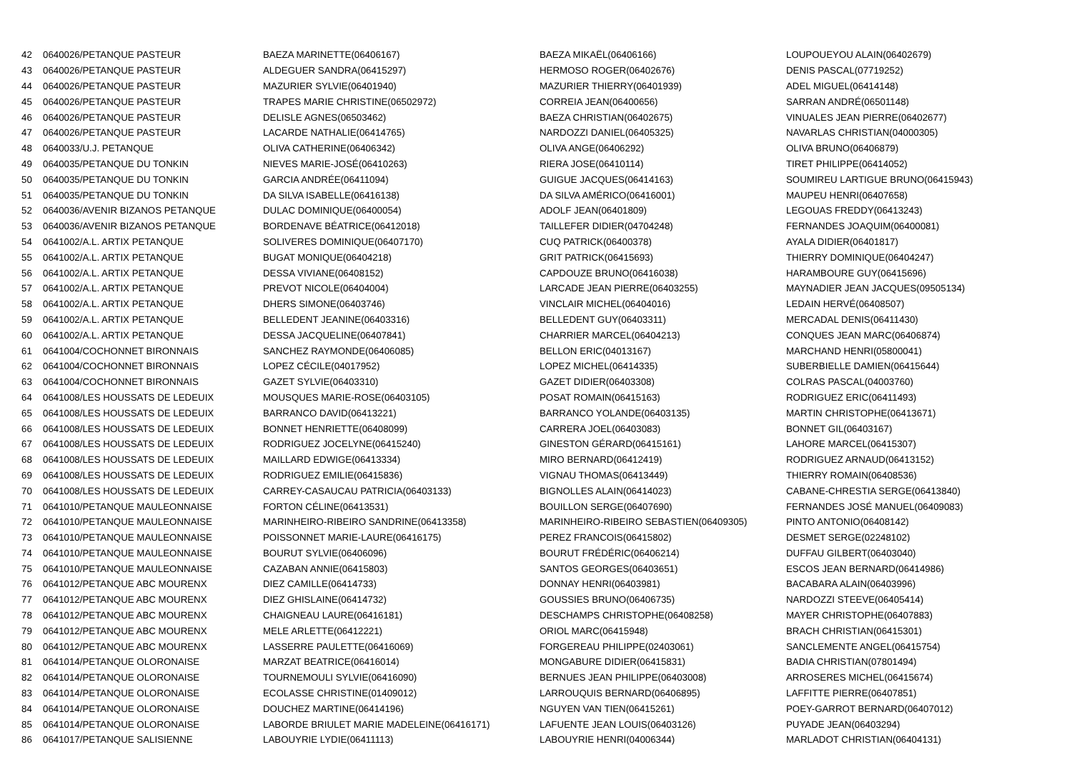| 42 | 0640026/PETANQUE PASTEUR | BAEZA MARINETTE(06406167) | BAEZA MIKAËL(06406166) | LOUPOUEYOU ALAIN(06402679) |
| 43 | 0640026/PETANQUE PASTEUR | ALDEGUER SANDRA(06415297) | HERMOSO ROGER(06402676) | DENIS PASCAL(07719252) |
| 44 | 0640026/PETANQUE PASTEUR | MAZURIER SYLVIE(06401940) | MAZURIER THIERRY(06401939) | ADEL MIGUEL(06414148) |
| 45 | 0640026/PETANQUE PASTEUR | TRAPES MARIE CHRISTINE(06502972) | CORREIA JEAN(06400656) | SARRAN ANDRÉ(06501148) |
| 46 | 0640026/PETANQUE PASTEUR | DELISLE AGNES(06503462) | BAEZA CHRISTIAN(06402675) | VINUALES JEAN PIERRE(06402677) |
| 47 | 0640026/PETANQUE PASTEUR | LACARDE NATHALIE(06414765) | NARDOZZI DANIEL(06405325) | NAVARLAS CHRISTIAN(04000305) |
| 48 | 0640033/U.J. PETANQUE | OLIVA CATHERINE(06406342) | OLIVA ANGE(06406292) | OLIVA BRUNO(06406879) |
| 49 | 0640035/PETANQUE DU TONKIN | NIEVES MARIE-JOSÉ(06410263) | RIERA JOSE(06410114) | TIRET PHILIPPE(06414052) |
| 50 | 0640035/PETANQUE DU TONKIN | GARCIA ANDRÉE(06411094) | GUIGUE JACQUES(06414163) | SOUMIREU LARTIGUE BRUNO(06415943) |
| 51 | 0640035/PETANQUE DU TONKIN | DA SILVA ISABELLE(06416138) | DA SILVA AMÉRICO(06416001) | MAUPEU HENRI(06407658) |
| 52 | 0640036/AVENIR BIZANOS PETANQUE | DULAC DOMINIQUE(06400054) | ADOLF JEAN(06401809) | LEGOUAS FREDDY(06413243) |
| 53 | 0640036/AVENIR BIZANOS PETANQUE | BORDENAVE BÉATRICE(06412018) | TAILLEFER DIDIER(04704248) | FERNANDES JOAQUIM(06400081) |
| 54 | 0641002/A.L. ARTIX PETANQUE | SOLIVERES DOMINIQUE(06407170) | CUQ PATRICK(06400378) | AYALA DIDIER(06401817) |
| 55 | 0641002/A.L. ARTIX PETANQUE | BUGAT MONIQUE(06404218) | GRIT PATRICK(06415693) | THIERRY DOMINIQUE(06404247) |
| 56 | 0641002/A.L. ARTIX PETANQUE | DESSA VIVIANE(06408152) | CAPDOUZE BRUNO(06416038) | HARAMBOURE GUY(06415696) |
| 57 | 0641002/A.L. ARTIX PETANQUE | PREVOT NICOLE(06404004) | LARCADE JEAN PIERRE(06403255) | MAYNADIER JEAN JACQUES(09505134) |
| 58 | 0641002/A.L. ARTIX PETANQUE | DHERS SIMONE(06403746) | VINCLAIR MICHEL(06404016) | LEDAIN HERVÉ(06408507) |
| 59 | 0641002/A.L. ARTIX PETANQUE | BELLEDENT JEANINE(06403316) | BELLEDENT GUY(06403311) | MERCADAL DENIS(06411430) |
| 60 | 0641002/A.L. ARTIX PETANQUE | DESSA JACQUELINE(06407841) | CHARRIER MARCEL(06404213) | CONQUES JEAN MARC(06406874) |
| 61 | 0641004/COCHONNET BIRONNAIS | SANCHEZ RAYMONDE(06406085) | BELLON ERIC(04013167) | MARCHAND HENRI(05800041) |
| 62 | 0641004/COCHONNET BIRONNAIS | LOPEZ CÉCILE(04017952) | LOPEZ MICHEL(06414335) | SUBERBIELLE DAMIEN(06415644) |
| 63 | 0641004/COCHONNET BIRONNAIS | GAZET SYLVIE(06403310) | GAZET DIDIER(06403308) | COLRAS PASCAL(04003760) |
| 64 | 0641008/LES HOUSSATS DE LEDEUIX | MOUSQUES MARIE-ROSE(06403105) | POSAT ROMAIN(06415163) | RODRIGUEZ ERIC(06411493) |
| 65 | 0641008/LES HOUSSATS DE LEDEUIX | BARRANCO DAVID(06413221) | BARRANCO YOLANDE(06403135) | MARTIN CHRISTOPHE(06413671) |
| 66 | 0641008/LES HOUSSATS DE LEDEUIX | BONNET HENRIETTE(06408099) | CARRERA JOEL(06403083) | BONNET GIL(06403167) |
| 67 | 0641008/LES HOUSSATS DE LEDEUIX | RODRIGUEZ JOCELYNE(06415240) | GINESTON GÉRARD(06415161) | LAHORE MARCEL(06415307) |
| 68 | 0641008/LES HOUSSATS DE LEDEUIX | MAILLARD EDWIGE(06413334) | MIRO BERNARD(06412419) | RODRIGUEZ ARNAUD(06413152) |
| 69 | 0641008/LES HOUSSATS DE LEDEUIX | RODRIGUEZ EMILIE(06415836) | VIGNAU THOMAS(06413449) | THIERRY ROMAIN(06408536) |
| 70 | 0641008/LES HOUSSATS DE LEDEUIX | CARREY-CASAUCAU PATRICIA(06403133) | BIGNOLLES ALAIN(06414023) | CABANE-CHRESTIA SERGE(06413840) |
| 71 | 0641010/PETANQUE MAULEONNAISE | FORTON CÉLINE(06413531) | BOUILLON SERGE(06407690) | FERNANDES JOSÉ MANUEL(06409083) |
| 72 | 0641010/PETANQUE MAULEONNAISE | MARINHEIRO-RIBEIRO SANDRINE(06413358) | MARINHEIRO-RIBEIRO SEBASTIEN(06409305) | PINTO ANTONIO(06408142) |
| 73 | 0641010/PETANQUE MAULEONNAISE | POISSONNET MARIE-LAURE(06416175) | PEREZ FRANCOIS(06415802) | DESMET SERGE(02248102) |
| 74 | 0641010/PETANQUE MAULEONNAISE | BOURUT SYLVIE(06406096) | BOURUT FRÉDÉRIC(06406214) | DUFFAU GILBERT(06403040) |
| 75 | 0641010/PETANQUE MAULEONNAISE | CAZABAN ANNIE(06415803) | SANTOS GEORGES(06403651) | ESCOS JEAN BERNARD(06414986) |
| 76 | 0641012/PETANQUE ABC MOURENX | DIEZ CAMILLE(06414733) | DONNAY HENRI(06403981) | BACABARA ALAIN(06403996) |
| 77 | 0641012/PETANQUE ABC MOURENX | DIEZ GHISLAINE(06414732) | GOUSSIES BRUNO(06406735) | NARDOZZI STEEVE(06405414) |
| 78 | 0641012/PETANQUE ABC MOURENX | CHAIGNEAU LAURE(06416181) | DESCHAMPS CHRISTOPHE(06408258) | MAYER CHRISTOPHE(06407883) |
| 79 | 0641012/PETANQUE ABC MOURENX | MELE ARLETTE(06412221) | ORIOL MARC(06415948) | BRACH CHRISTIAN(06415301) |
| 80 | 0641012/PETANQUE ABC MOURENX | LASSERRE PAULETTE(06416069) | FORGEREAU PHILIPPE(02403061) | SANCLEMENTE ANGEL(06415754) |
| 81 | 0641014/PETANQUE OLORONAISE | MARZAT BEATRICE(06416014) | MONGABURE DIDIER(06415831) | BADIA CHRISTIAN(07801494) |
| 82 | 0641014/PETANQUE OLORONAISE | TOURNEMOULI SYLVIE(06416090) | BERNUES JEAN PHILIPPE(06403008) | ARROSERES MICHEL(06415674) |
| 83 | 0641014/PETANQUE OLORONAISE | ECOLASSE CHRISTINE(01409012) | LARROUQUIS BERNARD(06406895) | LAFFITTE PIERRE(06407851) |
| 84 | 0641014/PETANQUE OLORONAISE | DOUCHEZ MARTINE(06414196) | NGUYEN VAN TIEN(06415261) | POEY-GARROT BERNARD(06407012) |
| 85 | 0641014/PETANQUE OLORONAISE | LABORDE BRIULET MARIE MADELEINE(06416171) | LAFUENTE JEAN LOUIS(06403126) | PUYADE JEAN(06403294) |
| 86 | 0641017/PETANQUE SALISIENNE | LABOUYRIE LYDIE(06411113) | LABOUYRIE HENRI(04006344) | MARLADOT CHRISTIAN(06404131) |